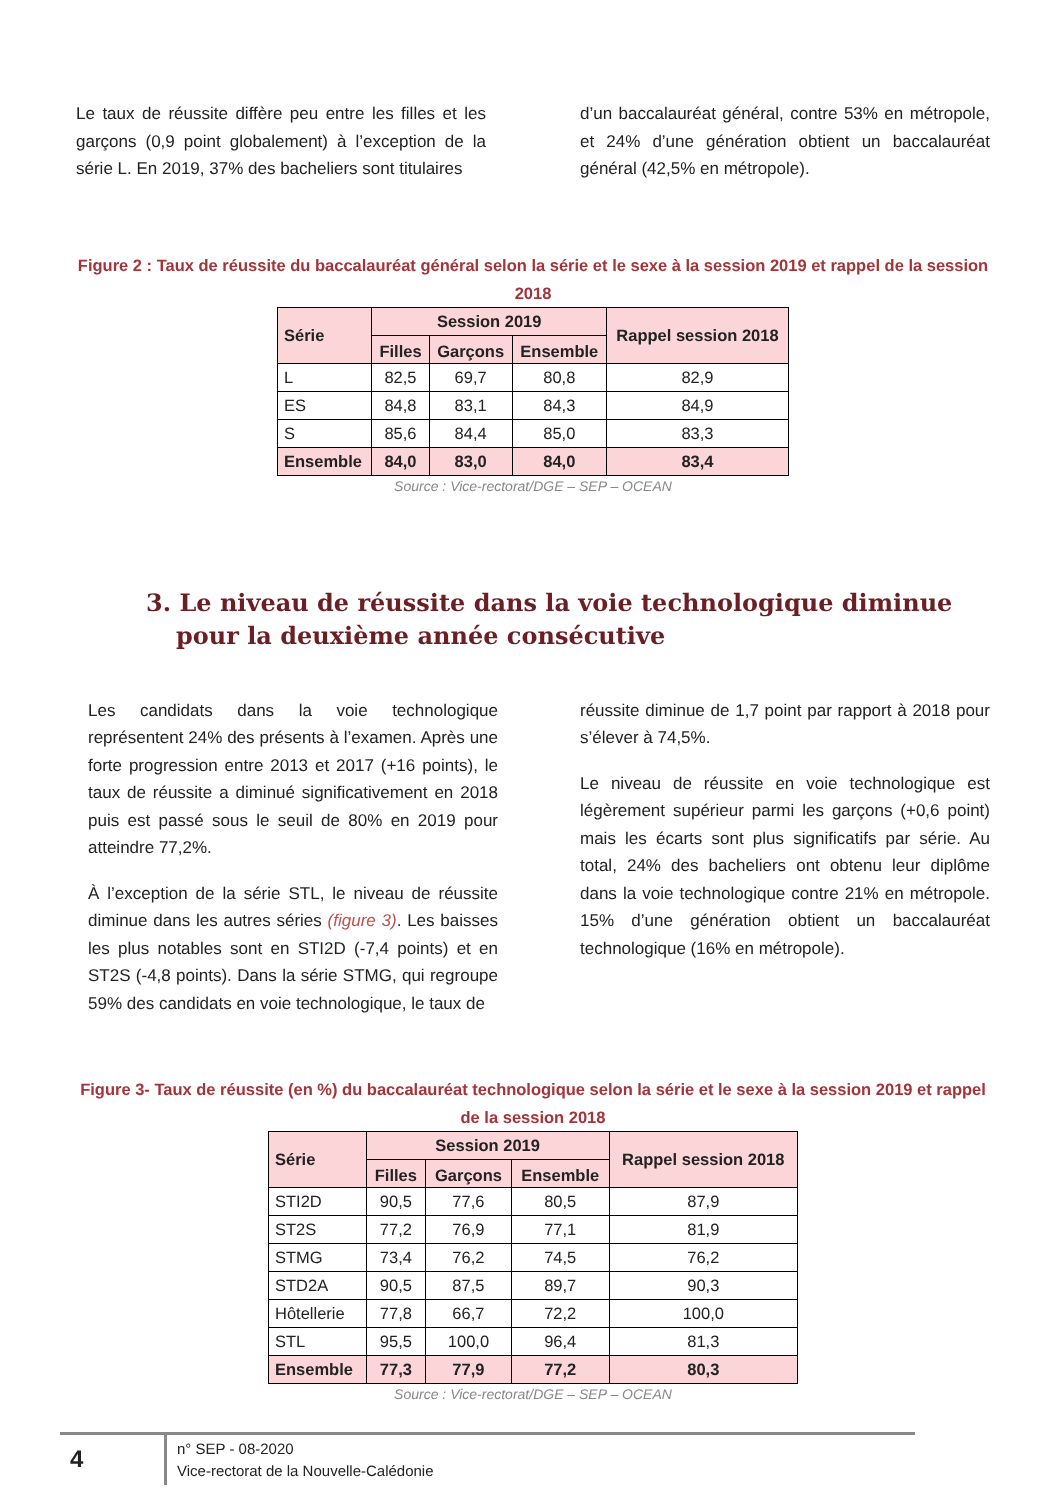Le taux de réussite diffère peu entre les filles et les garçons (0,9 point globalement) à l’exception de la série L. En 2019, 37% des bacheliers sont titulaires
d’un baccalauréat général, contre 53% en métropole, et 24% d’une génération obtient un baccalauréat général (42,5% en métropole).
Figure 2 : Taux de réussite du baccalauréat général selon la série et le sexe à la session 2019 et rappel de la session 2018
| Série | Session 2019 | | | Rappel session 2018 |
| --- | --- | --- | --- | --- |
| | Filles | Garçons | Ensemble | |
| L | 82,5 | 69,7 | 80,8 | 82,9 |
| ES | 84,8 | 83,1 | 84,3 | 84,9 |
| S | 85,6 | 84,4 | 85,0 | 83,3 |
| Ensemble | 84,0 | 83,0 | 84,0 | 83,4 |
Source : Vice-rectorat/DGE – SEP – OCEAN
3. Le niveau de réussite dans la voie technologique diminue pour la deuxième année consécutive
Les candidats dans la voie technologique représentent 24% des présents à l’examen. Après une forte progression entre 2013 et 2017 (+16 points), le taux de réussite a diminué significativement en 2018 puis est passé sous le seuil de 80% en 2019 pour atteindre 77,2%.
À l’exception de la série STL, le niveau de réussite diminue dans les autres séries (figure 3). Les baisses les plus notables sont en STI2D (-7,4 points) et en ST2S (-4,8 points). Dans la série STMG, qui regroupe 59% des candidats en voie technologique, le taux de
réussite diminue de 1,7 point par rapport à 2018 pour s’élever à 74,5%.
Le niveau de réussite en voie technologique est légèrement supérieur parmi les garçons (+0,6 point) mais les écarts sont plus significatifs par série. Au total, 24% des bacheliers ont obtenu leur diplôme dans la voie technologique contre 21% en métropole. 15% d’une génération obtient un baccalauréat technologique (16% en métropole).
Figure 3- Taux de réussite (en %) du baccalauréat technologique selon la série et le sexe à la session 2019 et rappel de la session 2018
| Série | Session 2019 | | | Rappel session 2018 |
| --- | --- | --- | --- | --- |
| | Filles | Garçons | Ensemble | |
| STI2D | 90,5 | 77,6 | 80,5 | 87,9 |
| ST2S | 77,2 | 76,9 | 77,1 | 81,9 |
| STMG | 73,4 | 76,2 | 74,5 | 76,2 |
| STD2A | 90,5 | 87,5 | 89,7 | 90,3 |
| Hôtellerie | 77,8 | 66,7 | 72,2 | 100,0 |
| STL | 95,5 | 100,0 | 96,4 | 81,3 |
| Ensemble | 77,3 | 77,9 | 77,2 | 80,3 |
Source : Vice-rectorat/DGE – SEP – OCEAN
4
n° SEP - 08-2020
Vice-rectorat de la Nouvelle-Calédonie